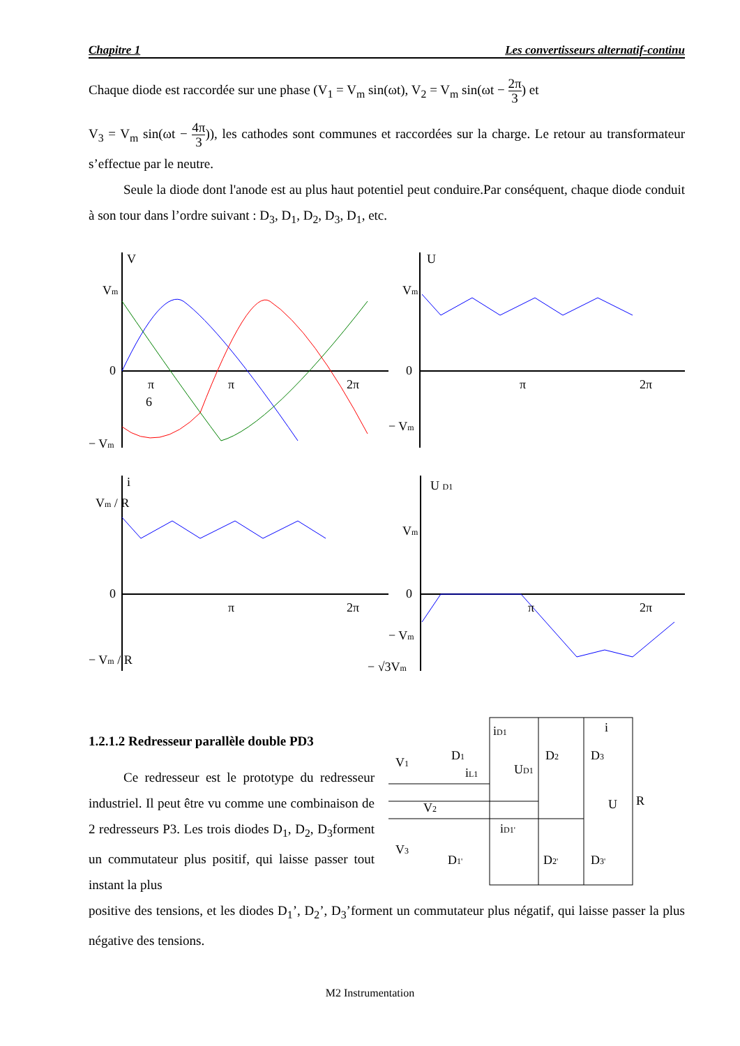Chapitre 1 Les convertisseurs alternatif-continu
Chaque diode est raccordée sur une phase (V<sub>1</sub> = V<sub>m</sub> sin(ωt), V<sub>2</sub> = V<sub>m</sub> sin(ωt − 2π 3) et
V<sub>3</sub> = V<sub>m</sub> sin(ωt − 4π 3)), les cathodes sont communes et raccordées sur la charge. Le retour au transformateur s’effectue par le neutre.
Seule la diode dont l'anode est au plus haut potentiel peut conduire.Par conséquent, chaque diode conduit à son tour dans l’ordre suivant : D<sub>3</sub>, D<sub>1</sub>, D<sub>2</sub>, D<sub>3</sub>, D<sub>1</sub>, etc.
V
Vm
0
− Vm
π
6
π
2π
U
Vm
0
− Vm
π
2π
i
Vm / R
0
− Vm / R
π
2π
U D1
Vm
0
− Vm
− √3Vm
π
2π
1.2.1.2 Redresseur parallèle double PD3
Ce redresseur est le prototype du redresseur industriel. Il peut être vu comme une combinaison de 2 redresseurs P3. Les trois diodes D<sub>1</sub>, D<sub>2</sub>, D<sub>3</sub>forment un commutateur plus positif, qui laisse passer tout instant la plus
V1
V2
V3
iD1
D1
D2
D3
UD1
iL1
i
U
R
iD1'
D1'
D2'
D3'
positive des tensions, et les diodes D<sub>1</sub>’, D<sub>2</sub>’, D<sub>3</sub>’forment un commutateur plus négatif, qui laisse passer la plus négative des tensions.
M2 Instrumentation